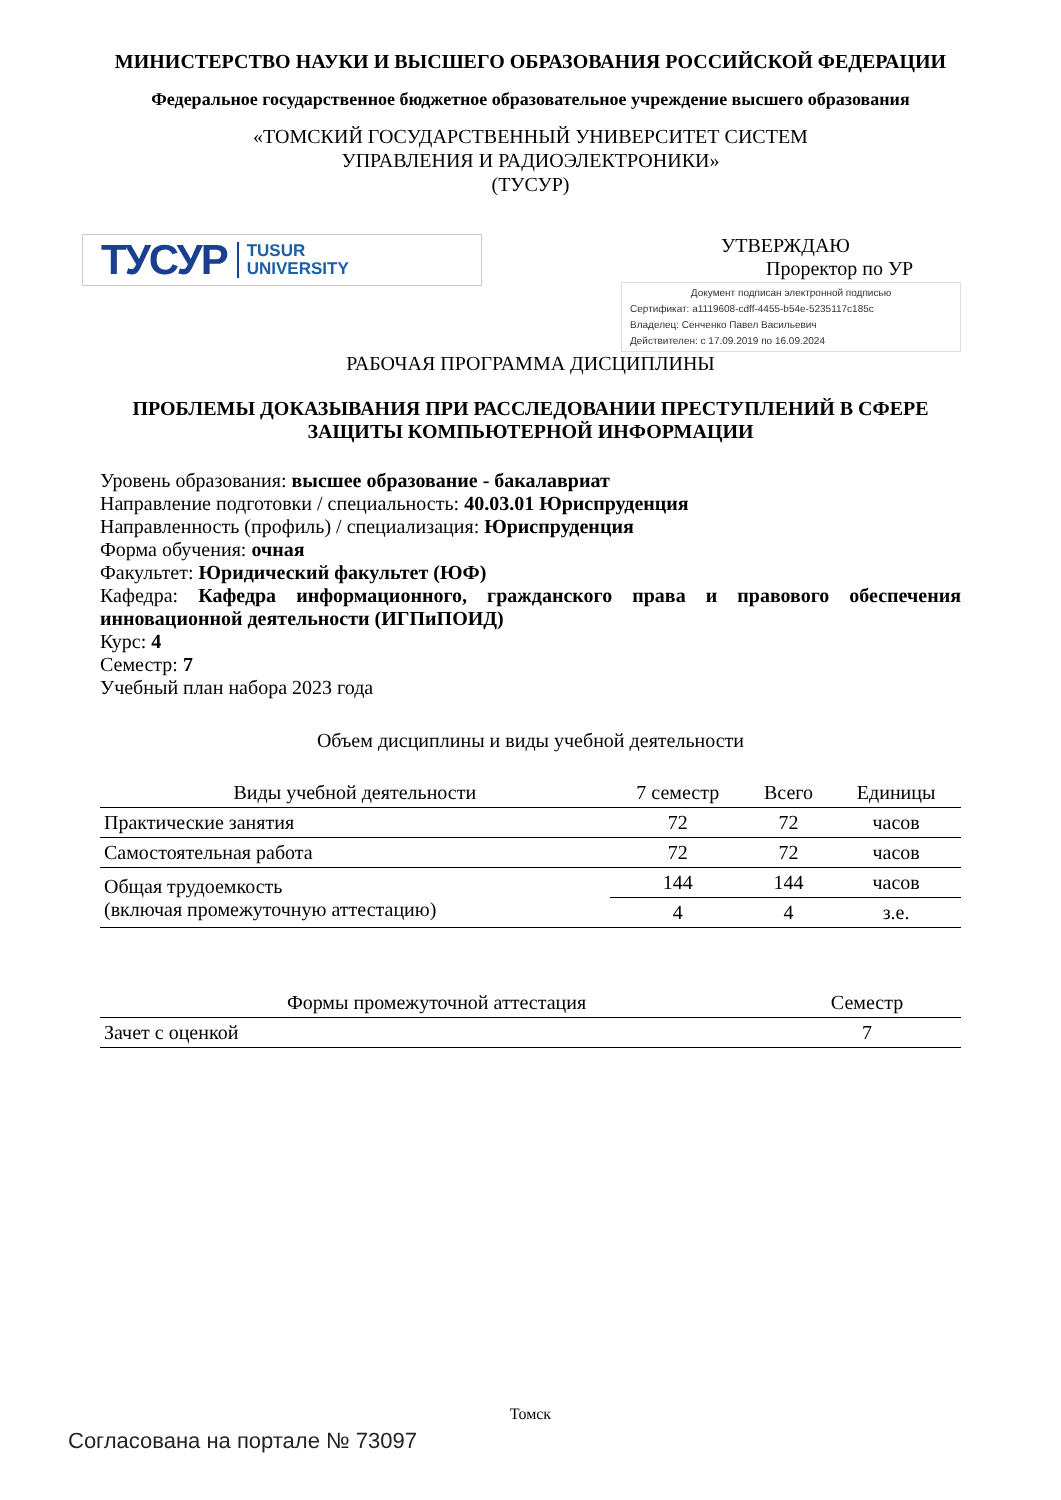МИНИСТЕРСТВО НАУКИ И ВЫСШЕГО ОБРАЗОВАНИЯ РОССИЙСКОЙ ФЕДЕРАЦИИ
Федеральное государственное бюджетное образовательное учреждение высшего образования
«ТОМСКИЙ ГОСУДАРСТВЕННЫЙ УНИВЕРСИТЕТ СИСТЕМ
УПРАВЛЕНИЯ И РАДИОЭЛЕКТРОНИКИ»
(ТУСУР)
ТУСУР TUSUR
UNIVERSITY
УТВЕРЖДАЮ
Проректор по УР
Документ подписан электронной подписью
Сертификат: a1119608-cdff-4455-b54e-5235117c185c
Владелец: Сенченко Павел Васильевич
Действителен: с 17.09.2019 по 16.09.2024
РАБОЧАЯ ПРОГРАММА ДИСЦИПЛИНЫ
ПРОБЛЕМЫ ДОКАЗЫВАНИЯ ПРИ РАССЛЕДОВАНИИ ПРЕСТУПЛЕНИЙ В СФЕРЕ ЗАЩИТЫ КОМПЬЮТЕРНОЙ ИНФОРМАЦИИ
Уровень образования: высшее образование - бакалавриат
Направление подготовки / специальность: 40.03.01 Юриспруденция
Направленность (профиль) / специализация: Юриспруденция
Форма обучения: очная
Факультет: Юридический факультет (ЮФ)
Кафедра: Кафедра информационного, гражданского права и правового обеспечения инновационной деятельности (ИГПиПОИД)
Курс: 4
Семестр: 7
Учебный план набора 2023 года
Объем дисциплины и виды учебной деятельности
| Виды учебной деятельности | 7 семестр | Всего | Единицы |
| --- | --- | --- | --- |
| Практические занятия | 72 | 72 | часов |
| Самостоятельная работа | 72 | 72 | часов |
| Общая трудоемкость (включая промежуточную аттестацию) | 144 | 144 | часов |
| | 4 | 4 | з.е. |
| Формы промежуточной аттестация | Семестр |
| --- | --- |
| Зачет с оценкой | 7 |
Томск
Согласована на портале № 73097